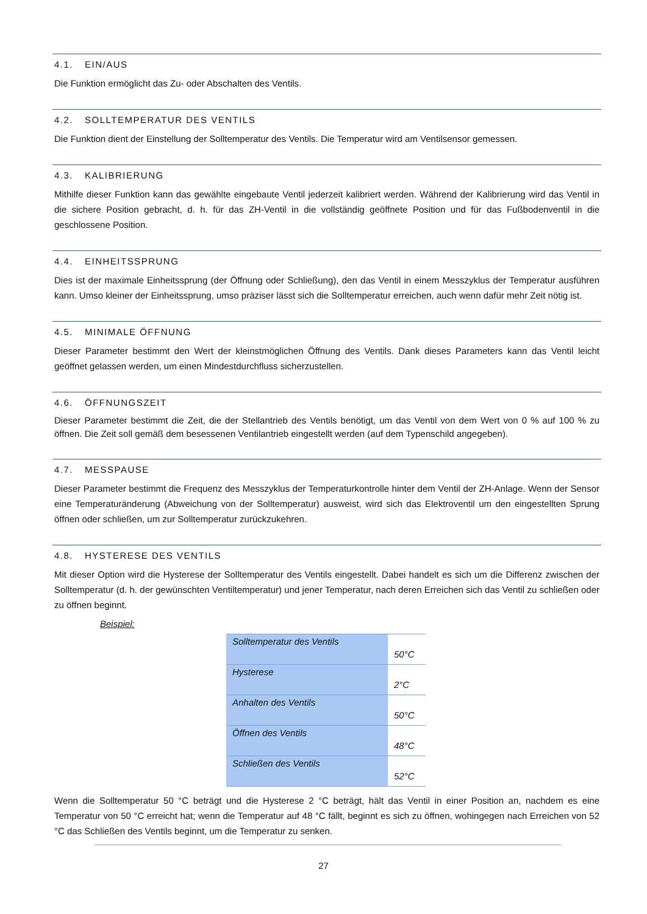4.1. EIN/AUS
Die Funktion ermöglicht das Zu- oder Abschalten des Ventils.
4.2. SOLLTEMPERATUR DES VENTILS
Die Funktion dient der Einstellung der Solltemperatur des Ventils. Die Temperatur wird am Ventilsensor gemessen.
4.3. KALIBRIERUNG
Mithilfe dieser Funktion kann das gewählte eingebaute Ventil jederzeit kalibriert werden. Während der Kalibrierung wird das Ventil in die sichere Position gebracht, d. h. für das ZH-Ventil in die vollständig geöffnete Position und für das Fußbodenventil in die geschlossene Position.
4.4. EINHEITSSPRUNG
Dies ist der maximale Einheitssprung (der Öffnung oder Schließung), den das Ventil in einem Messzyklus der Temperatur ausführen kann. Umso kleiner der Einheitssprung, umso präziser lässt sich die Solltemperatur erreichen, auch wenn dafür mehr Zeit nötig ist.
4.5. MINIMALE ÖFFNUNG
Dieser Parameter bestimmt den Wert der kleinstmöglichen Öffnung des Ventils. Dank dieses Parameters kann das Ventil leicht geöffnet gelassen werden, um einen Mindestdurchfluss sicherzustellen.
4.6. ÖFFNUNGSZEIT
Dieser Parameter bestimmt die Zeit, die der Stellantrieb des Ventils benötigt, um das Ventil von dem Wert von 0 % auf 100 % zu öffnen. Die Zeit soll gemäß dem besessenen Ventilantrieb eingestellt werden (auf dem Typenschild angegeben).
4.7. MESSPAUSE
Dieser Parameter bestimmt die Frequenz des Messzyklus der Temperaturkontrolle hinter dem Ventil der ZH-Anlage. Wenn der Sensor eine Temperaturänderung (Abweichung von der Solltemperatur) ausweist, wird sich das Elektroventil um den eingestellten Sprung öffnen oder schließen, um zur Solltemperatur zurückzukehren.
4.8. HYSTERESE DES VENTILS
Mit dieser Option wird die Hysterese der Solltemperatur des Ventils eingestellt. Dabei handelt es sich um die Differenz zwischen der Solltemperatur (d. h. der gewünschten Ventiltemperatur) und jener Temperatur, nach deren Erreichen sich das Ventil zu schließen oder zu öffnen beginnt.
Beispiel:
| Solltemperatur des Ventils | 50°C |
| Hysterese | 2°C |
| Anhalten des Ventils | 50°C |
| Öffnen des Ventils | 48°C |
| Schließen des Ventils | 52°C |
Wenn die Solltemperatur 50 °C beträgt und die Hysterese 2 °C beträgt, hält das Ventil in einer Position an, nachdem es eine Temperatur von 50 °C erreicht hat; wenn die Temperatur auf 48 °C fällt, beginnt es sich zu öffnen, wohingegen nach Erreichen von 52 °C das Schließen des Ventils beginnt, um die Temperatur zu senken.
27